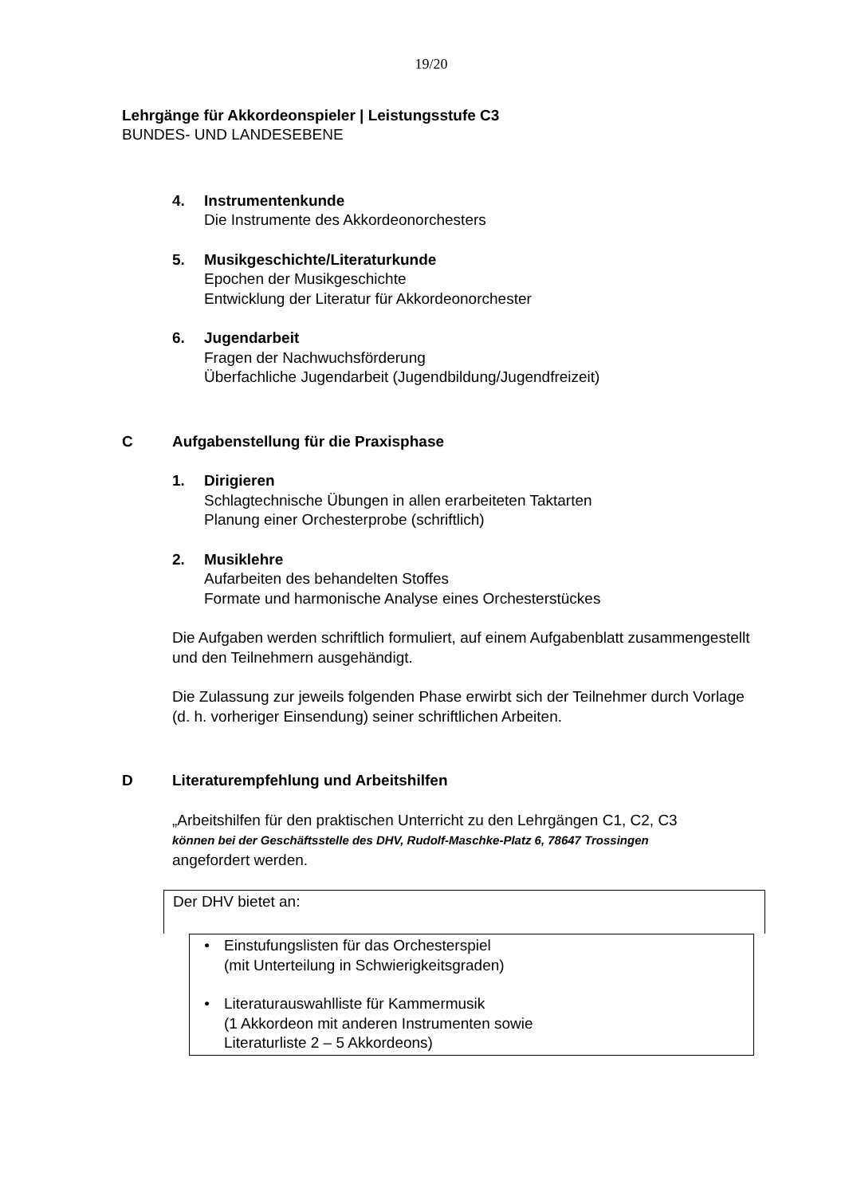19/20
Lehrgänge für Akkordeonspieler | Leistungsstufe C3
BUNDES- UND LANDESEBENE
4. Instrumentenkunde
Die Instrumente des Akkordeonorchesters
5. Musikgeschichte/Literaturkunde
Epochen der Musikgeschichte
Entwicklung der Literatur für Akkordeonorchester
6. Jugendarbeit
Fragen der Nachwuchsförderung
Überfachliche Jugendarbeit (Jugendbildung/Jugendfreizeit)
C Aufgabenstellung für die Praxisphase
1. Dirigieren
Schlagtechnische Übungen in allen erarbeiteten Taktarten
Planung einer Orchesterprobe (schriftlich)
2. Musiklehre
Aufarbeiten des behandelten Stoffes
Formate und harmonische Analyse eines Orchesterstückes
Die Aufgaben werden schriftlich formuliert, auf einem Aufgabenblatt zusammengestellt und den Teilnehmern ausgehändigt.
Die Zulassung zur jeweils folgenden Phase erwirbt sich der Teilnehmer durch Vorlage (d. h. vorheriger Einsendung) seiner schriftlichen Arbeiten.
D Literaturempfehlung und Arbeitshilfen
„Arbeitshilfen für den praktischen Unterricht zu den Lehrgängen C1, C2, C3
können bei der Geschäftsstelle des DHV, Rudolf-Maschke-Platz 6, 78647 Trossingen
angefordert werden.
Der DHV bietet an:
• Einstufungslisten für das Orchesterspiel
(mit Unterteilung in Schwierigkeitsgraden)
• Literaturauswahlliste für Kammermusik
(1 Akkordeon mit anderen Instrumenten sowie
Literaturliste 2 – 5 Akkordeons)